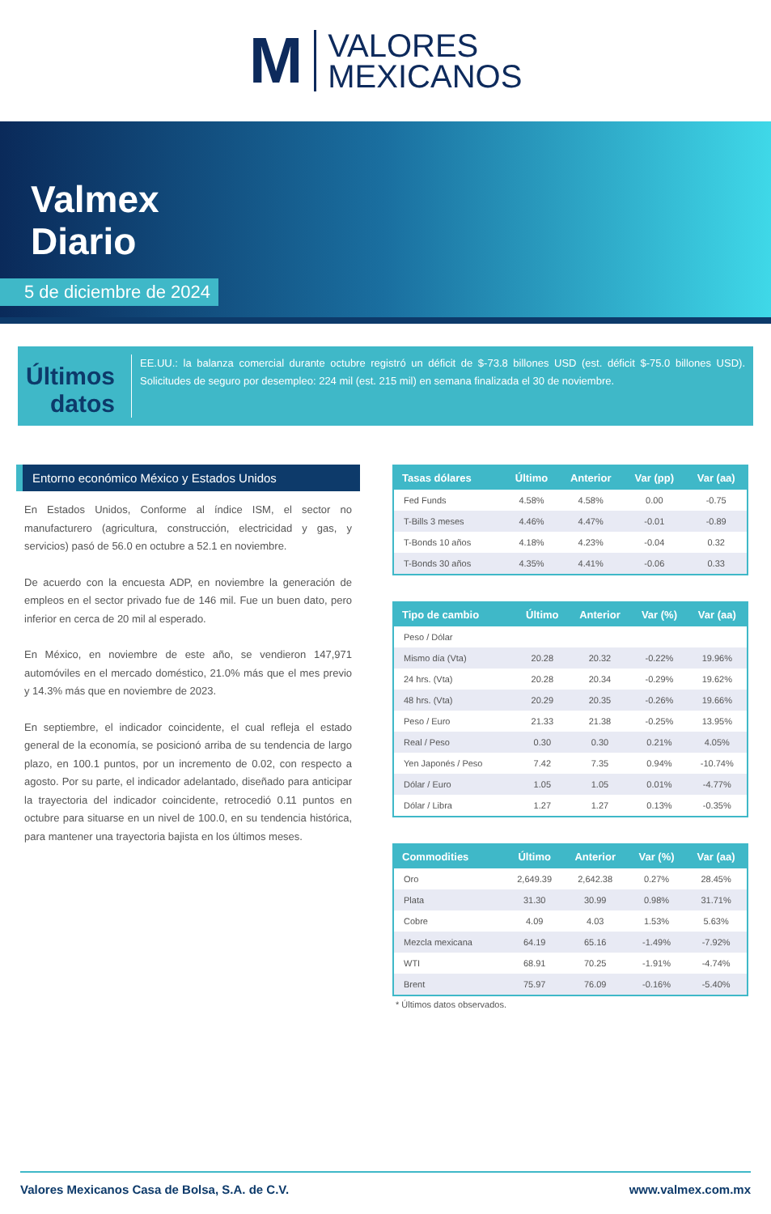M VALORES
MEXICANOS
Valmex
Diario
5 de diciembre de 2024
Últimos datos
EE.UU.: la balanza comercial durante octubre registró un déficit de $-73.8 billones USD (est. déficit $-75.0 billones USD). Solicitudes de seguro por desempleo: 224 mil (est. 215 mil) en semana finalizada el 30 de noviembre.
Entorno económico México y Estados Unidos
En Estados Unidos, Conforme al índice ISM, el sector no manufacturero (agricultura, construcción, electricidad y gas, y servicios) pasó de 56.0 en octubre a 52.1 en noviembre.
De acuerdo con la encuesta ADP, en noviembre la generación de empleos en el sector privado fue de 146 mil. Fue un buen dato, pero inferior en cerca de 20 mil al esperado.
En México, en noviembre de este año, se vendieron 147,971 automóviles en el mercado doméstico, 21.0% más que el mes previo y 14.3% más que en noviembre de 2023.
En septiembre, el indicador coincidente, el cual refleja el estado general de la economía, se posicionó arriba de su tendencia de largo plazo, en 100.1 puntos, por un incremento de 0.02, con respecto a agosto. Por su parte, el indicador adelantado, diseñado para anticipar la trayectoria del indicador coincidente, retrocedió 0.11 puntos en octubre para situarse en un nivel de 100.0, en su tendencia histórica, para mantener una trayectoria bajista en los últimos meses.
| Tasas dólares | Último | Anterior | Var (pp) | Var (aa) |
| --- | --- | --- | --- | --- |
| Fed Funds | 4.58% | 4.58% | 0.00 | -0.75 |
| T-Bills 3 meses | 4.46% | 4.47% | -0.01 | -0.89 |
| T-Bonds 10 años | 4.18% | 4.23% | -0.04 | 0.32 |
| T-Bonds 30 años | 4.35% | 4.41% | -0.06 | 0.33 |
| Tipo de cambio | Último | Anterior | Var (%) | Var (aa) |
| --- | --- | --- | --- | --- |
| Peso / Dólar | | | | |
| Mismo día (Vta) | 20.28 | 20.32 | -0.22% | 19.96% |
| 24 hrs. (Vta) | 20.28 | 20.34 | -0.29% | 19.62% |
| 48 hrs. (Vta) | 20.29 | 20.35 | -0.26% | 19.66% |
| Peso / Euro | 21.33 | 21.38 | -0.25% | 13.95% |
| Real / Peso | 0.30 | 0.30 | 0.21% | 4.05% |
| Yen Japonés / Peso | 7.42 | 7.35 | 0.94% | -10.74% |
| Dólar / Euro | 1.05 | 1.05 | 0.01% | -4.77% |
| Dólar / Libra | 1.27 | 1.27 | 0.13% | -0.35% |
| Commodities | Último | Anterior | Var (%) | Var (aa) |
| --- | --- | --- | --- | --- |
| Oro | 2,649.39 | 2,642.38 | 0.27% | 28.45% |
| Plata | 31.30 | 30.99 | 0.98% | 31.71% |
| Cobre | 4.09 | 4.03 | 1.53% | 5.63% |
| Mezcla mexicana | 64.19 | 65.16 | -1.49% | -7.92% |
| WTI | 68.91 | 70.25 | -1.91% | -4.74% |
| Brent | 75.97 | 76.09 | -0.16% | -5.40% |
* Últimos datos observados.
Valores Mexicanos Casa de Bolsa, S.A. de C.V. www.valmex.com.mx